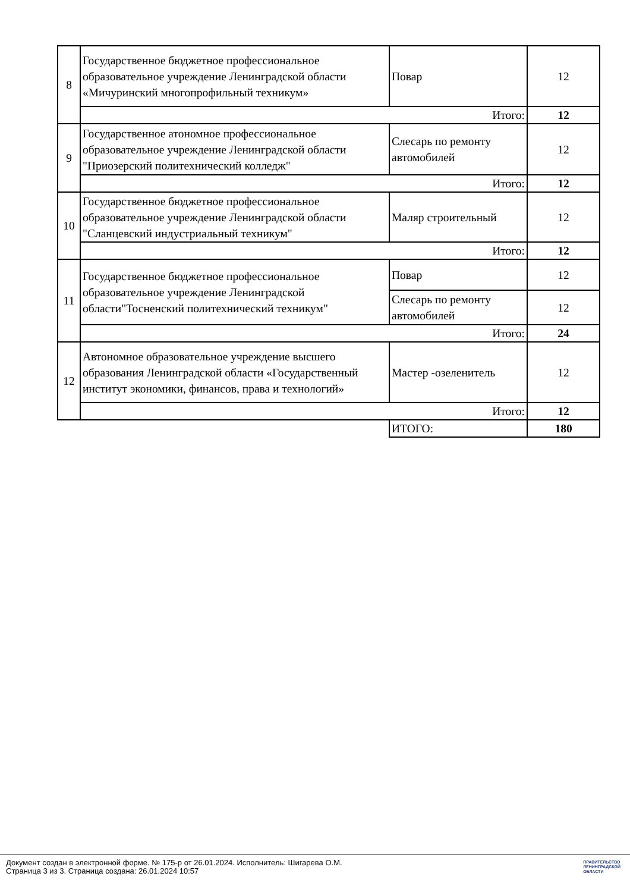| 8 | Государственное бюджетное профессиональное образовательное учреждение Ленинградской области «Мичуринский многопрофильный техникум» | Повар | 12 |
| | Итого: | | 12 |
| 9 | Государственное атономное профессиональное образовательное учреждение Ленинградской области "Приозерский политехнический колледж" | Слесарь по ремонту автомобилей | 12 |
| | Итого: | | 12 |
| 10 | Государственное бюджетное профессиональное образовательное учреждение Ленинградской области "Сланцевский индустриальный техникум" | Маляр строительный | 12 |
| | Итого: | | 12 |
| 11 | Государственное бюджетное профессиональное образовательное учреждение Ленинградской области"Тосненский политехнический техникум" | Повар | 12 |
| | | Слесарь по ремонту автомобилей | 12 |
| | Итого: | | 24 |
| 12 | Автономное образовательное учреждение высшего образования Ленинградской области «Государственный институт экономики, финансов, права и технологий» | Мастер -озеленитель | 12 |
| | Итого: | | 12 |
| | | ИТОГО: | 180 |
Документ создан в электронной форме. № 175-р от 26.01.2024. Исполнитель: Шигарева О.М.
Страница 3 из 3. Страница создана: 26.01.2024 10:57
ПРАВИТЕЛЬСТВО
ЛЕНИНГРАДСКОЙ
ОБЛАСТИ